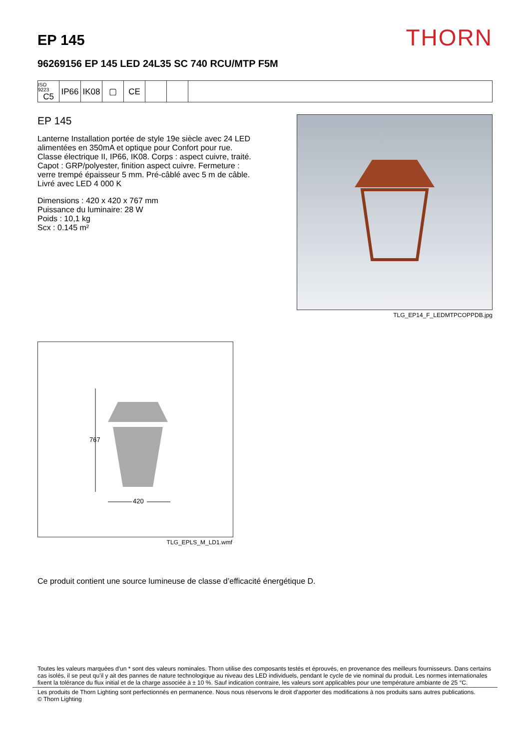EP 145
THORN
96269156 EP 145 LED 24L35 SC 740 RCU/MTP F5M
ISO 9223
C5
IP66 IK08 ▢ CE
EP 145
Lanterne Installation portée de style 19e siècle avec 24 LED alimentées en 350mA et optique pour Confort pour rue. Classe électrique II, IP66, IK08. Corps : aspect cuivre, traité. Capot : GRP/polyester, finition aspect cuivre. Fermeture : verre trempé épaisseur 5 mm. Pré-câblé avec 5 m de câble. Livré avec LED 4 000 K
Dimensions : 420 x 420 x 767 mm
Puissance du luminaire: 28 W
Poids : 10,1 kg
Scx : 0.145 m²
TLG_EP14_F_LEDMTPCOPPDB.jpg
767
420
TLG_EPLS_M_LD1.wmf
Ce produit contient une source lumineuse de classe d’efficacité énergétique D.
Toutes les valeurs marquées d'un * sont des valeurs nominales. Thorn utilise des composants testés et éprouvés, en provenance des meilleurs fournisseurs. Dans certains cas isolés, il se peut qu’il y ait des pannes de nature technologique au niveau des LED individuels, pendant le cycle de vie nominal du produit. Les normes internationales fixent la tolérance du flux initial et de la charge associée à ± 10 %. Sauf indication contraire, les valeurs sont applicables pour une température ambiante de 25 °C.
Les produits de Thorn Lighting sont perfectionnés en permanence. Nous nous réservons le droit d'apporter des modifications à nos produits sans autres publications.
© Thorn Lighting